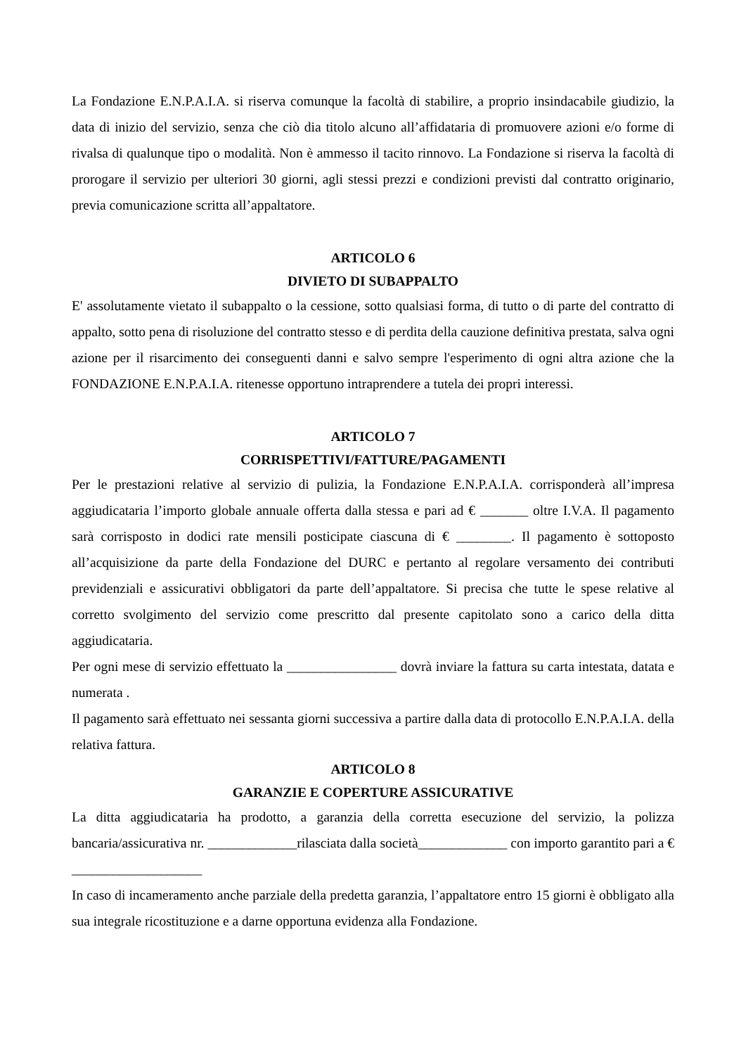La Fondazione E.N.P.A.I.A. si riserva comunque la facoltà di stabilire, a proprio insindacabile giudizio, la data di inizio del servizio, senza che ciò dia titolo alcuno all’affidataria di promuovere azioni e/o forme di rivalsa di qualunque tipo o modalità. Non è ammesso il tacito rinnovo. La Fondazione si riserva la facoltà di prorogare il servizio per ulteriori 30 giorni, agli stessi prezzi e condizioni previsti dal contratto originario, previa comunicazione scritta all’appaltatore.
ARTICOLO 6
DIVIETO DI SUBAPPALTO
E' assolutamente vietato il subappalto o la cessione, sotto qualsiasi forma, di tutto o di parte del contratto di appalto, sotto pena di risoluzione del contratto stesso e di perdita della cauzione definitiva prestata, salva ogni azione per il risarcimento dei conseguenti danni e salvo sempre l'esperimento di ogni altra azione che la FONDAZIONE E.N.P.A.I.A. ritenesse opportuno intraprendere a tutela dei propri interessi.
ARTICOLO 7
CORRISPETTIVI/FATTURE/PAGAMENTI
Per le prestazioni relative al servizio di pulizia, la Fondazione E.N.P.A.I.A. corrisponderà all’impresa aggiudicataria l’importo globale annuale offerta dalla stessa e pari ad € _______ oltre I.V.A. Il pagamento sarà corrisposto in dodici rate mensili posticipate ciascuna di € ________. Il pagamento è sottoposto all’acquisizione da parte della Fondazione del DURC e pertanto al regolare versamento dei contributi previdenziali e assicurativi obbligatori da parte dell’appaltatore. Si precisa che tutte le spese relative al corretto svolgimento del servizio come prescritto dal presente capitolato sono a carico della ditta aggiudicataria.
Per ogni mese di servizio effettuato la ________________ dovrà inviare la fattura su carta intestata, datata e numerata .
Il pagamento sarà effettuato nei sessanta giorni successiva a partire dalla data di protocollo E.N.P.A.I.A. della relativa fattura.
ARTICOLO 8
GARANZIE E COPERTURE ASSICURATIVE
La ditta aggiudicataria ha prodotto, a garanzia della corretta esecuzione del servizio, la polizza bancaria/assicurativa nr. _____________rilasciata dalla società_____________ con importo garantito pari a € ___________________
In caso di incameramento anche parziale della predetta garanzia, l’appaltatore entro 15 giorni è obbligato alla sua integrale ricostituzione e a darne opportuna evidenza alla Fondazione.